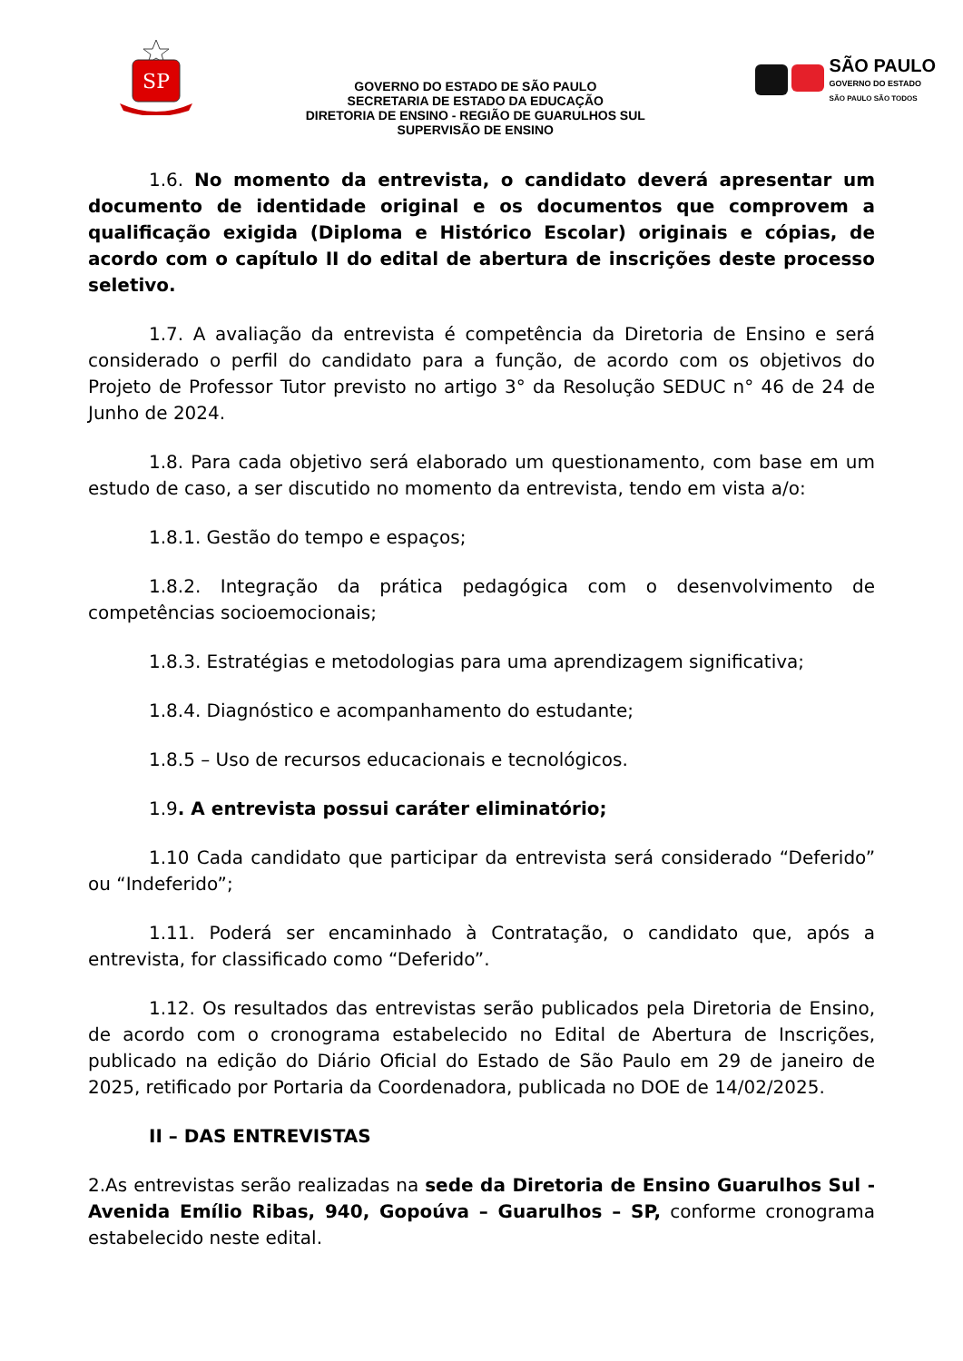SP
GOVERNO DO ESTADO DE SÃO PAULO
SECRETARIA DE ESTADO DA EDUCAÇÃO
DIRETORIA DE ENSINO - REGIÃO DE GUARULHOS SUL
SUPERVISÃO DE ENSINO
SÃO PAULO
GOVERNO DO ESTADO
SÃO PAULO SÃO TODOS
1.6. No momento da entrevista, o candidato deverá apresentar um documento de identidade original e os documentos que comprovem a qualificação exigida (Diploma e Histórico Escolar) originais e cópias, de acordo com o capítulo II do edital de abertura de inscrições deste processo seletivo.
1.7. A avaliação da entrevista é competência da Diretoria de Ensino e será considerado o perfil do candidato para a função, de acordo com os objetivos do Projeto de Professor Tutor previsto no artigo 3° da Resolução SEDUC n° 46 de 24 de Junho de 2024.
1.8. Para cada objetivo será elaborado um questionamento, com base em um estudo de caso, a ser discutido no momento da entrevista, tendo em vista a/o:
1.8.1. Gestão do tempo e espaços;
1.8.2. Integração da prática pedagógica com o desenvolvimento de competências socioemocionais;
1.8.3. Estratégias e metodologias para uma aprendizagem significativa;
1.8.4. Diagnóstico e acompanhamento do estudante;
1.8.5 – Uso de recursos educacionais e tecnológicos.
1.9. A entrevista possui caráter eliminatório;
1.10 Cada candidato que participar da entrevista será considerado “Deferido” ou “Indeferido”;
1.11. Poderá ser encaminhado à Contratação, o candidato que, após a entrevista, for classificado como “Deferido”.
1.12. Os resultados das entrevistas serão publicados pela Diretoria de Ensino, de acordo com o cronograma estabelecido no Edital de Abertura de Inscrições, publicado na edição do Diário Oficial do Estado de São Paulo em 29 de janeiro de 2025, retificado por Portaria da Coordenadora, publicada no DOE de 14/02/2025.
II – DAS ENTREVISTAS
2.As entrevistas serão realizadas na sede da Diretoria de Ensino Guarulhos Sul - Avenida Emílio Ribas, 940, Gopoúva – Guarulhos – SP, conforme cronograma estabelecido neste edital.